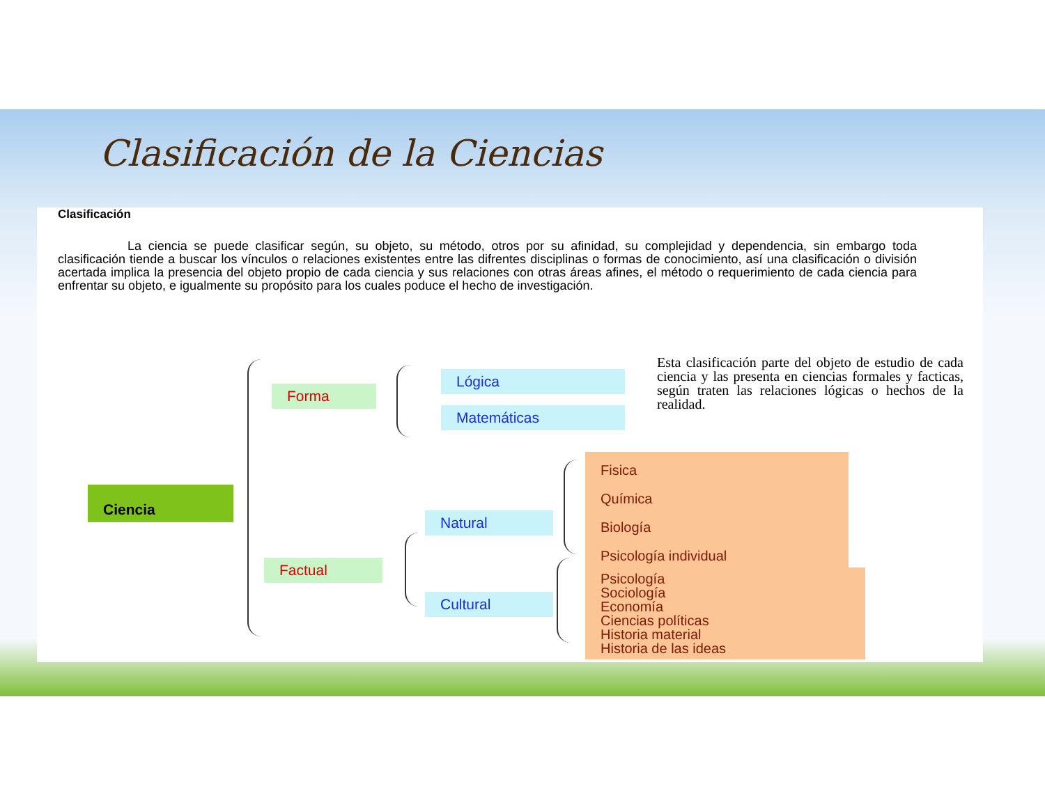Clasificación de la Ciencias
Clasificación
La ciencia se puede clasificar según, su objeto, su método, otros por su afinidad, su complejidad y dependencia, sin embargo toda clasificación tiende a buscar los vínculos o relaciones existentes entre las difrentes disciplinas o formas de conocimiento, así una clasificación o división acertada implica la presencia del objeto propio de cada ciencia y sus relaciones con otras áreas afines, el método o requerimiento de cada ciencia para enfrentar su objeto, e igualmente su propósito para los cuales poduce el hecho de investigación.
Ciencia
Forma
Factual
Lógica
Matemáticas
Natural
Cultural
Fisica
Química
Biología
Psicología individual
Psicología
Sociología
Economía
Ciencias políticas
Historia material
Historia de las ideas
Esta clasificación parte del objeto de estudio de cada ciencia y las presenta en ciencias formales y facticas, según traten las relaciones lógicas o hechos de la realidad.